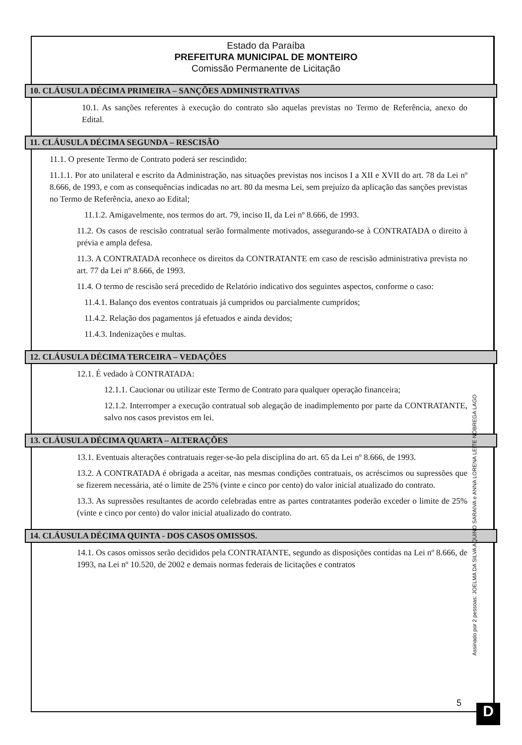Estado da Paraíba
PREFEITURA MUNICIPAL DE MONTEIRO
Comissão Permanente de Licitação
10. CLÁUSULA DÉCIMA PRIMEIRA – SANÇÕES ADMINISTRATIVAS
10.1. As sanções referentes à execução do contrato são aquelas previstas no Termo de Referência, anexo do Edital.
11. CLÁUSULA DÉCIMA SEGUNDA – RESCISÃO
11.1. O presente Termo de Contrato poderá ser rescindido:
11.1.1. Por ato unilateral e escrito da Administração, nas situações previstas nos incisos I a XII e XVII do art. 78 da Lei nº 8.666, de 1993, e com as consequências indicadas no art. 80 da mesma Lei, sem prejuízo da aplicação das sanções previstas no Termo de Referência, anexo ao Edital;
11.1.2. Amigavelmente, nos termos do art. 79, inciso II, da Lei nº 8.666, de 1993.
11.2. Os casos de rescisão contratual serão formalmente motivados, assegurando-se à CONTRATADA o direito à prévia e ampla defesa.
11.3. A CONTRATADA reconhece os direitos da CONTRATANTE em caso de rescisão administrativa prevista no art. 77 da Lei nº 8.666, de 1993.
11.4. O termo de rescisão será precedido de Relatório indicativo dos seguintes aspectos, conforme o caso:
11.4.1. Balanço dos eventos contratuais já cumpridos ou parcialmente cumpridos;
11.4.2. Relação dos pagamentos já efetuados e ainda devidos;
11.4.3. Indenizações e multas.
12. CLÁUSULA DÉCIMA TERCEIRA – VEDAÇÕES
12.1. É vedado à CONTRATADA:
12.1.1. Caucionar ou utilizar este Termo de Contrato para qualquer operação financeira;
12.1.2. Interromper a execução contratual sob alegação de inadimplemento por parte da CONTRATANTE, salvo nos casos previstos em lei.
13. CLÁUSULA DÉCIMA QUARTA – ALTERAÇÕES
13.1. Eventuais alterações contratuais reger-se-ão pela disciplina do art. 65 da Lei nº 8.666, de 1993.
13.2. A CONTRATADA é obrigada a aceitar, nas mesmas condições contratuais, os acréscimos ou supressões que se fizerem necessária, até o limite de 25% (vinte e cinco por cento) do valor inicial atualizado do contrato.
13.3. As supressões resultantes de acordo celebradas entre as partes contratantes poderão exceder o limite de 25% (vinte e cinco por cento) do valor inicial atualizado do contrato.
14. CLÁUSULA DÉCIMA QUINTA - DOS CASOS OMISSOS.
14.1. Os casos omissos serão decididos pela CONTRATANTE, segundo as disposições contidas na Lei nº 8.666, de 1993, na Lei nº 10.520, de 2002 e demais normas federais de licitações e contratos
Assinado por 2 pessoas: JOELMA DA SILVA AQUINO SARAIVA e ANNA LORENA LEITE NÓBREGA LAGO
5 D